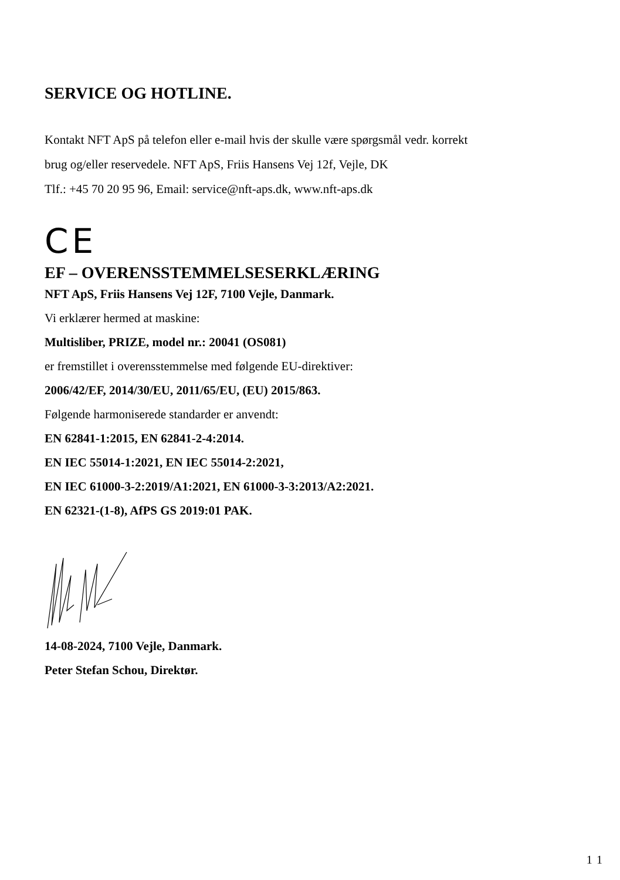SERVICE OG HOTLINE.
Kontakt NFT ApS på telefon eller e-mail hvis der skulle være spørgsmål vedr. korrekt
brug og/eller reservedele. NFT ApS, Friis Hansens Vej 12f, Vejle, DK
Tlf.: +45 70 20 95 96, Email: service@nft-aps.dk, www.nft-aps.dk
CE
EF – OVERENSSTEMMELSESERKLÆRING
NFT ApS, Friis Hansens Vej 12F, 7100 Vejle, Danmark.
Vi erklærer hermed at maskine:
Multisliber, PRIZE, model nr.: 20041 (OS081)
er fremstillet i overensstemmelse med følgende EU-direktiver:
2006/42/EF, 2014/30/EU, 2011/65/EU, (EU) 2015/863.
Følgende harmoniserede standarder er anvendt:
EN 62841-1:2015, EN 62841-2-4:2014.
EN IEC 55014-1:2021, EN IEC 55014-2:2021,
EN IEC 61000-3-2:2019/A1:2021, EN 61000-3-3:2013/A2:2021.
EN 62321-(1-8), AfPS GS 2019:01 PAK.
14-08-2024, 7100 Vejle, Danmark.
Peter Stefan Schou, Direktør.
11